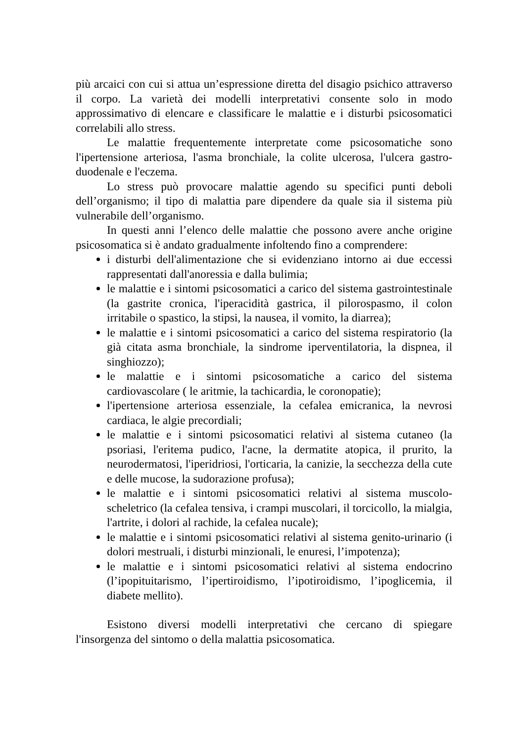più arcaici con cui si attua un’espressione diretta del disagio psichico attraverso il corpo. La varietà dei modelli interpretativi consente solo in modo approssimativo di elencare e classificare le malattie e i disturbi psicosomatici correlabili allo stress.
Le malattie frequentemente interpretate come psicosomatiche sono l'ipertensione arteriosa, l'asma bronchiale, la colite ulcerosa, l'ulcera gastro-duodenale e l'eczema.
Lo stress può provocare malattie agendo su specifici punti deboli dell’organismo; il tipo di malattia pare dipendere da quale sia il sistema più vulnerabile dell’organismo.
In questi anni l’elenco delle malattie che possono avere anche origine psicosomatica si è andato gradualmente infoltendo fino a comprendere:
i disturbi dell'alimentazione che si evidenziano intorno ai due eccessi rappresentati dall'anoressia e dalla bulimia;
le malattie e i sintomi psicosomatici a carico del sistema gastrointestinale (la gastrite cronica, l'iperacidità gastrica, il pilorospasmo, il colon irritabile o spastico, la stipsi, la nausea, il vomito, la diarrea);
le malattie e i sintomi psicosomatici a carico del sistema respiratorio (la già citata asma bronchiale, la sindrome iperventilatoria, la dispnea, il singhiozzo);
le malattie e i sintomi psicosomatiche a carico del sistema cardiovascolare ( le aritmie, la tachicardia, le coronopatie);
l'ipertensione arteriosa essenziale, la cefalea emicranica, la nevrosi cardiaca, le algie precordiali;
le malattie e i sintomi psicosomatici relativi al sistema cutaneo (la psoriasi, l'eritema pudico, l'acne, la dermatite atopica, il prurito, la neurodermatosi, l'iperidriosi, l'orticaria, la canizie, la secchezza della cute e delle mucose, la sudorazione profusa);
le malattie e i sintomi psicosomatici relativi al sistema muscolo-scheletrico (la cefalea tensiva, i crampi muscolari, il torcicollo, la mialgia, l'artrite, i dolori al rachide, la cefalea nucale);
le malattie e i sintomi psicosomatici relativi al sistema genito-urinario (i dolori mestruali, i disturbi minzionali, le enuresi, l’impotenza);
le malattie e i sintomi psicosomatici relativi al sistema endocrino (l’ipopituitarismo, l’ipertiroidismo, l’ipotiroidismo, l’ipoglicemia, il diabete mellito).
Esistono diversi modelli interpretativi che cercano di spiegare l'insorgenza del sintomo o della malattia psicosomatica.